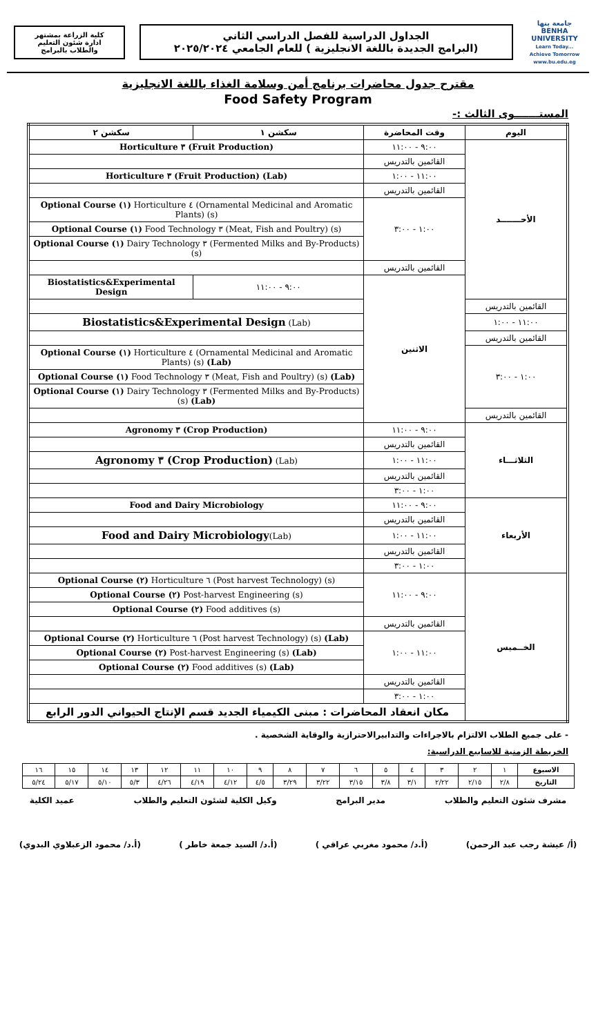جامعة بنها
BENHA UNIVERSITY
Learn Today... Achieve Tomorrow
www.bu.edu.eg
الجداول الدراسية للفصل الدراسي الثاني
(البرامج الجديدة باللغة الانجليزية ) للعام الجامعي ٢٠٢٥/٢٠٢٤
كلية الزراعة بمشتهر
ادارة شئون التعليم
والطلاب بالبرامج
مقترح جدول محاضرات برنامج أمن وسلامة الغذاء باللغة الانجليزية
Food Safety Program
المستـــــــوى الثالث :-
| اليوم | وقت المحاضرة | سكشن ١ | سكشن ٢ |
| --- | --- | --- | --- |
| الأحـــــــد | ٩:٠٠ - ١١:٠٠ | Horticulture ٣ (Fruit Production) | |
| | القائمين بالتدريس | | |
| | ١١:٠٠ - ١:٠٠ | Horticulture ٣ (Fruit Production) (Lab) | |
| | القائمين بالتدريس | | |
| | ١:٠٠ - ٣:٠٠ | Optional Course (١) Horticulture ٤ (Ornamental Medicinal and Aromatic Plants) (s) | |
| | | Optional Course (١) Food Technology ٣ (Meat, Fish and Poultry) (s) | |
| | | Optional Course (١) Dairy Technology ٣ (Fermented Milks and By-Products) (s) | |
| | القائمين بالتدريس | | |
| | الاثنين | ٩:٠٠ - ١١:٠٠ | Biostatistics&Experimental Design |
| القائمين بالتدريس | | | |
| ١١:٠٠ - ١:٠٠ | | Biostatistics&Experimental Design (Lab) | |
| القائمين بالتدريس | | | |
| ١:٠٠ - ٣:٠٠ | | Optional Course (١) Horticulture ٤ (Ornamental Medicinal and Aromatic Plants) (s) (Lab) | |
| | | Optional Course (١) Food Technology ٣ (Meat, Fish and Poultry) (s) (Lab) | |
| | | Optional Course (١) Dairy Technology ٣ (Fermented Milks and By-Products) (s) (Lab) | |
| القائمين بالتدريس | | | |
| الثلاثـــاء | ٩:٠٠ - ١١:٠٠ | Agronomy ٣ (Crop Production) | |
| | القائمين بالتدريس | | |
| | ١١:٠٠ - ١:٠٠ | Agronomy ٣ (Crop Production) (Lab) | |
| | القائمين بالتدريس | | |
| | ١:٠٠ - ٣:٠٠ | | |
| الأربعاء | ٩:٠٠ - ١١:٠٠ | Food and Dairy Microbiology | |
| | القائمين بالتدريس | | |
| | ١١:٠٠ - ١:٠٠ | Food and Dairy Microbiology (Lab) | |
| | القائمين بالتدريس | | |
| | ١:٠٠ - ٣:٠٠ | | |
| الخــميس | ٩:٠٠ - ١١:٠٠ | Optional Course (٢) Horticulture ٦ (Post harvest Technology) (s) | |
| | | Optional Course (٢) Post-harvest Engineering (s) | |
| | | Optional Course (٢) Food additives (s) | |
| | القائمين بالتدريس | | |
| | ١١:٠٠ - ١:٠٠ | Optional Course (٢) Horticulture ٦ (Post harvest Technology) (s) (Lab) | |
| | | Optional Course (٢) Post-harvest Engineering (s) (Lab) | |
| | | Optional Course (٢) Food additives (s) (Lab) | |
| | القائمين بالتدريس | | |
| | ١:٠٠ - ٣:٠٠ | | |
| | مكان انعقاد المحاضرات : مبنى الكيمياء الجديد قسم الإنتاج الحيواني الدور الرابع | | |
- على جميع الطلاب الالتزام بالاجراءات والتدابيرالاحترازية والوقاية الشخصية .
الخريطة الزمنية للاسابيع الدراسية:
| الاسبوع | ١ | ٢ | ٣ | ٤ | ٥ | ٦ | ٧ | ٨ | ٩ | ١٠ | ١١ | ١٢ | ١٣ | ١٤ | ١٥ | ١٦ |
| التاريخ | ٢/٨ | ٢/١٥ | ٢/٢٢ | ٣/١ | ٣/٨ | ٣/١٥ | ٣/٢٢ | ٣/٢٩ | ٤/٥ | ٤/١٢ | ٤/١٩ | ٤/٢٦ | ٥/٣ | ٥/١٠ | ٥/١٧ | ٥/٢٤ |
مشرف شئون التعليم والطلاب مدير البرامج وكيل الكلية لشئون التعليم والطلاب عميد الكلية
(أ/ عيشة رجب عبد الرحمن) (أ.د/ محمود مغربي عراقي ) (أ.د/ السيد جمعة خاطر ) (أ.د/ محمود الزعبلاوي البدوي)